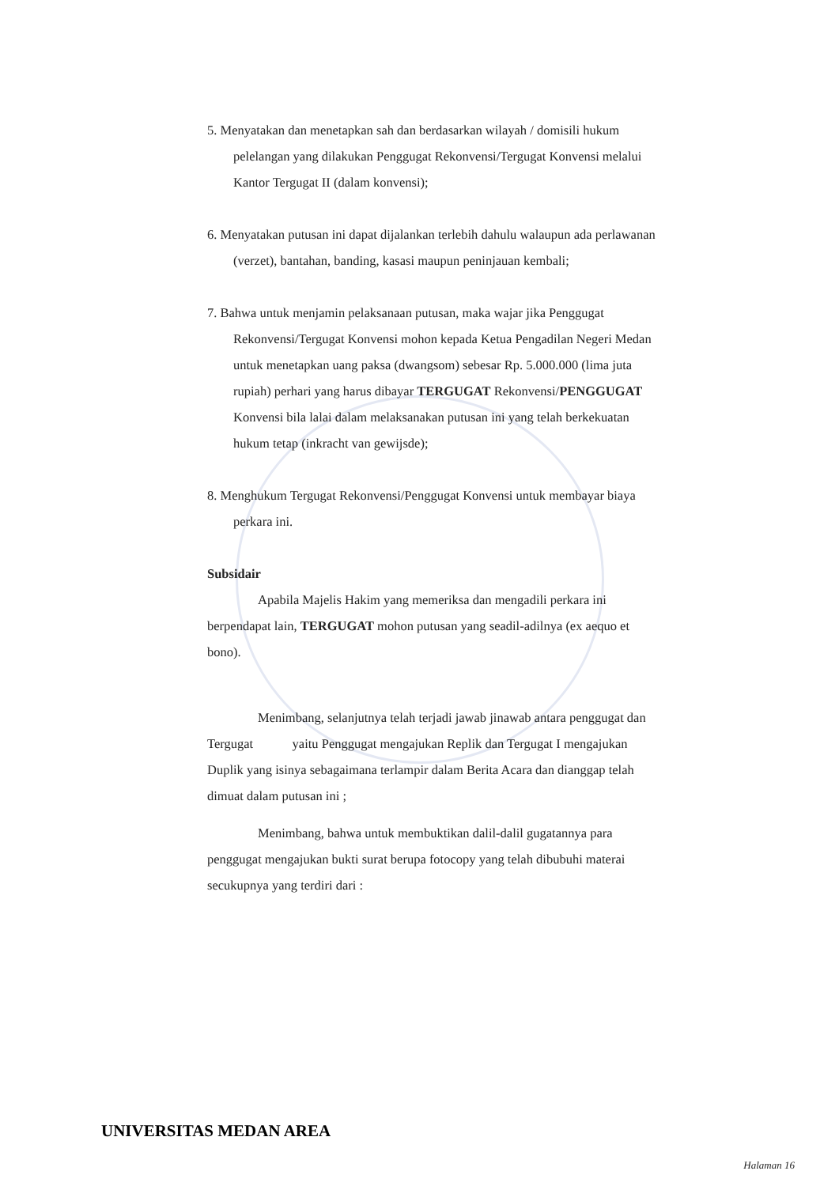5. Menyatakan dan menetapkan sah dan berdasarkan wilayah / domisili hukum pelelangan yang dilakukan Penggugat Rekonvensi/Tergugat Konvensi melalui Kantor Tergugat II (dalam konvensi);
6. Menyatakan putusan ini dapat dijalankan terlebih dahulu walaupun ada perlawanan (verzet), bantahan, banding, kasasi maupun peninjauan kembali;
7. Bahwa untuk menjamin pelaksanaan putusan, maka wajar jika Penggugat Rekonvensi/Tergugat Konvensi mohon kepada Ketua Pengadilan Negeri Medan untuk menetapkan uang paksa (dwangsom) sebesar Rp. 5.000.000 (lima juta rupiah) perhari yang harus dibayar TERGUGAT Rekonvensi/PENGGUGAT Konvensi bila lalai dalam melaksanakan putusan ini yang telah berkekuatan hukum tetap (inkracht van gewijsde);
8. Menghukum Tergugat Rekonvensi/Penggugat Konvensi untuk membayar biaya perkara ini.
Subsidair
Apabila Majelis Hakim yang memeriksa dan mengadili perkara ini berpendapat lain, TERGUGAT mohon putusan yang seadil-adilnya (ex aequo et bono).
Menimbang, selanjutnya telah terjadi jawab jinawab antara penggugat dan Tergugat yaitu Penggugat mengajukan Replik dan Tergugat I mengajukan Duplik yang isinya sebagaimana terlampir dalam Berita Acara dan dianggap telah dimuat dalam putusan ini ;
Menimbang, bahwa untuk membuktikan dalil-dalil gugatannya para penggugat mengajukan bukti surat berupa fotocopy yang telah dibubuhi materai secukupnya yang terdiri dari :
UNIVERSITAS MEDAN AREA
Halaman 16